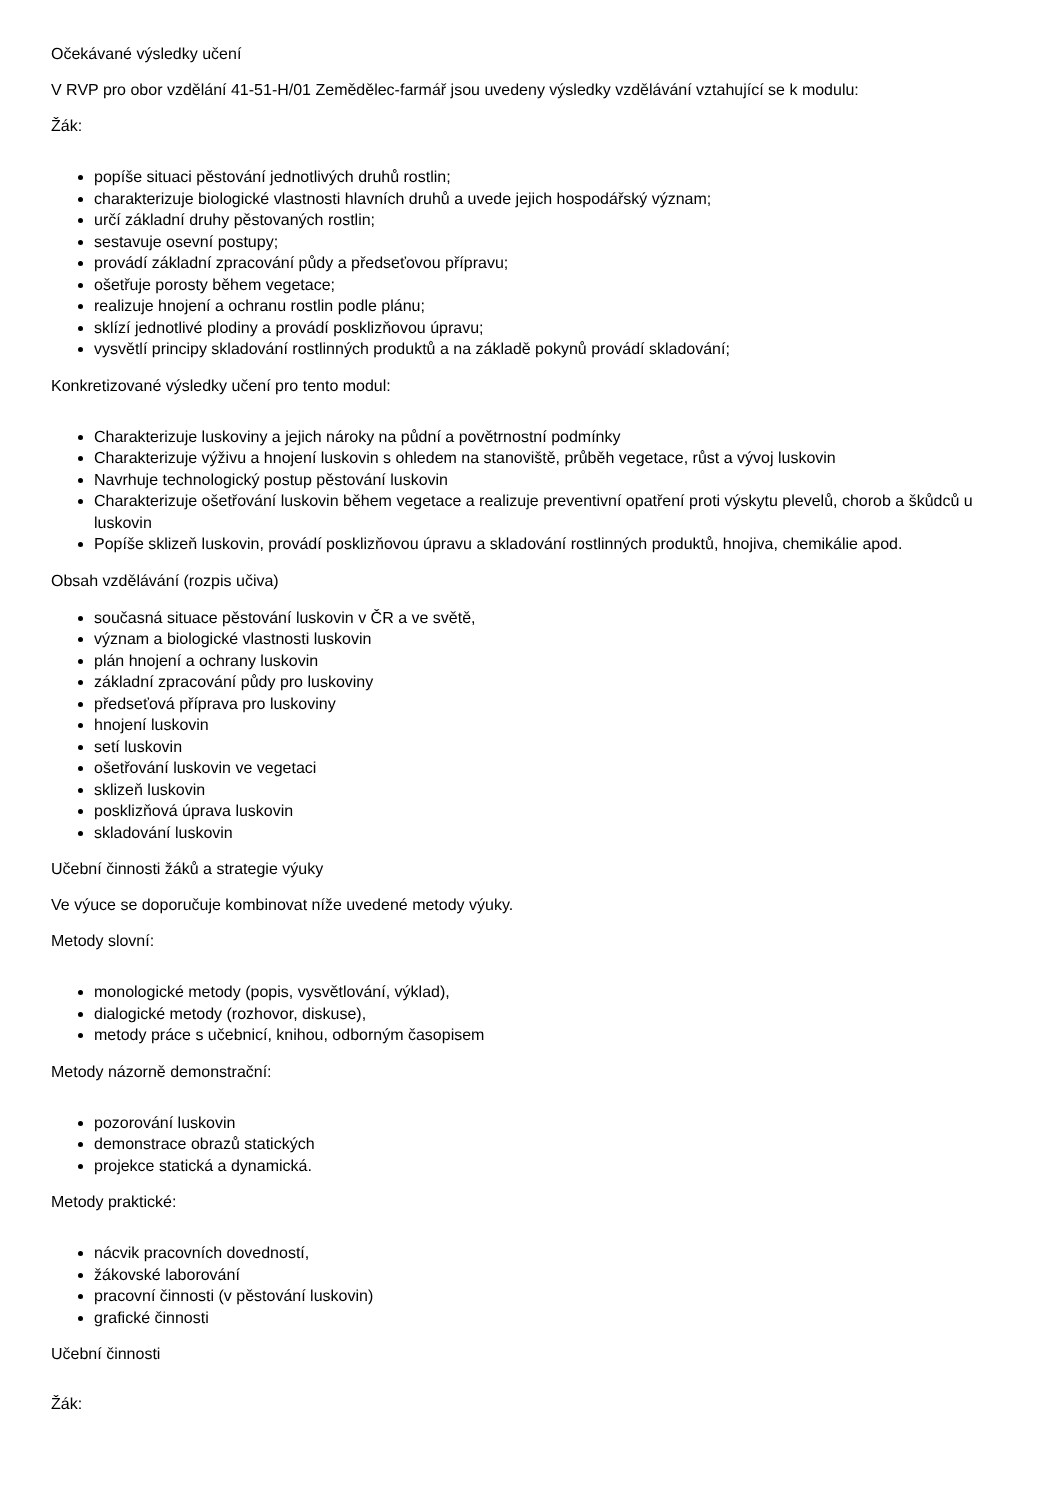Očekávané výsledky učení
V RVP pro obor vzdělání 41-51-H/01 Zemědělec-farmář jsou uvedeny výsledky vzdělávání vztahující se k modulu:
Žák:
popíše situaci pěstování jednotlivých druhů rostlin;
charakterizuje biologické vlastnosti hlavních druhů a uvede jejich hospodářský význam;
určí základní druhy pěstovaných rostlin;
sestavuje osevní postupy;
provádí základní zpracování půdy a předseťovou přípravu;
ošetřuje porosty během vegetace;
realizuje hnojení a ochranu rostlin podle plánu;
sklízí jednotlivé plodiny a provádí posklizňovou úpravu;
vysvětlí principy skladování rostlinných produktů a na základě pokynů provádí skladování;
Konkretizované výsledky učení pro tento modul:
Charakterizuje luskoviny a jejich nároky na půdní a povětrnostní podmínky
Charakterizuje výživu a hnojení luskovin s ohledem na stanoviště, průběh vegetace, růst a vývoj luskovin
Navrhuje technologický postup pěstování luskovin
Charakterizuje ošetřování luskovin během vegetace a realizuje preventivní opatření proti výskytu plevelů, chorob a škůdců u luskovin
Popíše sklizeň luskovin, provádí posklizňovou úpravu a skladování rostlinných produktů, hnojiva, chemikálie apod.
Obsah vzdělávání (rozpis učiva)
současná situace pěstování luskovin v ČR a ve světě,
význam a biologické vlastnosti luskovin
plán hnojení a ochrany luskovin
základní zpracování půdy pro luskoviny
předseťová příprava pro luskoviny
hnojení luskovin
setí luskovin
ošetřování luskovin ve vegetaci
sklizeň luskovin
posklizňová úprava luskovin
skladování luskovin
Učební činnosti žáků a strategie výuky
Ve výuce se doporučuje kombinovat níže uvedené metody výuky.
Metody slovní:
monologické metody (popis, vysvětlování, výklad),
dialogické metody (rozhovor, diskuse),
metody práce s učebnicí, knihou, odborným časopisem
Metody názorně demonstrační:
pozorování luskovin
demonstrace obrazů statických
projekce statická a dynamická.
Metody praktické:
nácvik pracovních dovedností,
žákovské laborování
pracovní činnosti (v pěstování luskovin)
grafické činnosti
Učební činnosti
Žák: